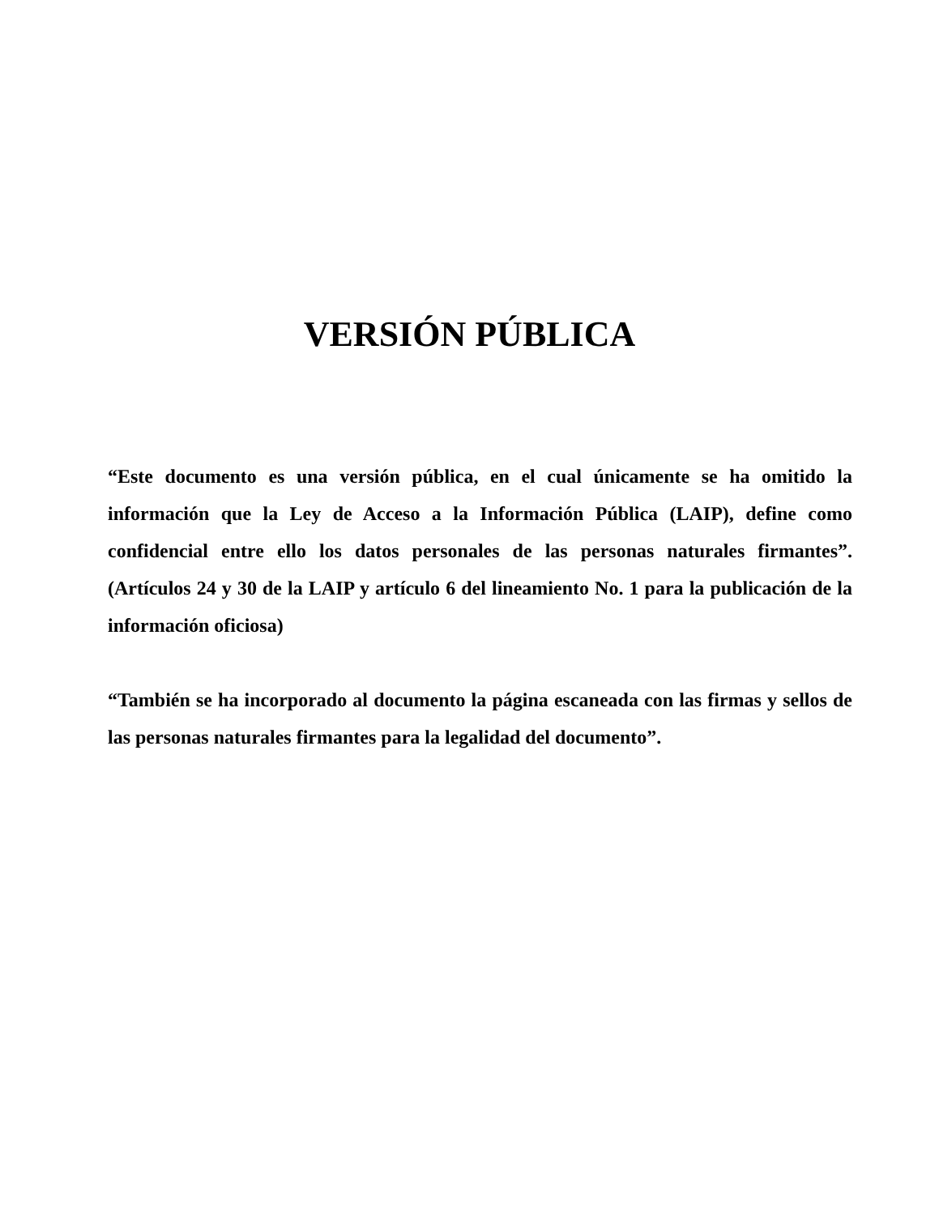VERSIÓN PÚBLICA
“Este documento es una versión pública, en el cual únicamente se ha omitido la información que la Ley de Acceso a la Información Pública (LAIP), define como confidencial entre ello los datos personales de las personas naturales firmantes”. (Artículos 24 y 30 de la LAIP y artículo 6 del lineamiento No. 1 para la publicación de la información oficiosa)
“También se ha incorporado al documento la página escaneada con las firmas y sellos de las personas naturales firmantes para la legalidad del documento”.